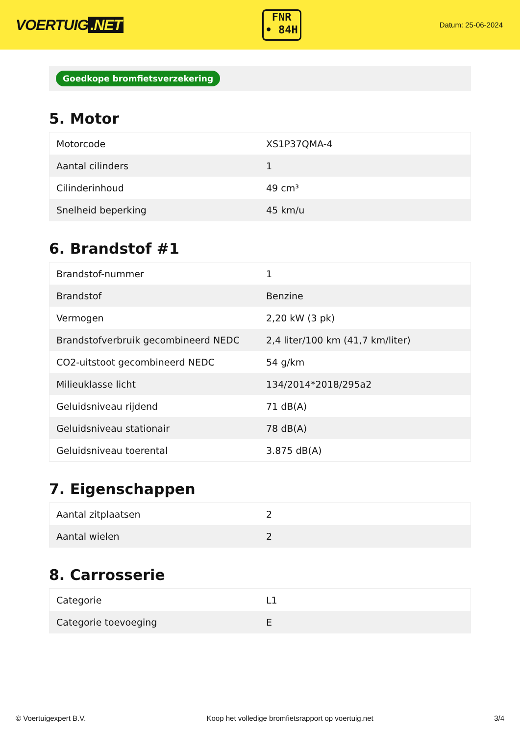VOERTUIG.NET
FNR
• 84H
Datum: 25-06-2024
Goedkope bromfietsverzekering
5. Motor
| Motorcode | XS1P37QMA-4 |
| Aantal cilinders | 1 |
| Cilinderinhoud | 49 cm³ |
| Snelheid beperking | 45 km/u |
6. Brandstof #1
| Brandstof-nummer | 1 |
| Brandstof | Benzine |
| Vermogen | 2,20 kW (3 pk) |
| Brandstofverbruik gecombineerd NEDC | 2,4 liter/100 km (41,7 km/liter) |
| CO2-uitstoot gecombineerd NEDC | 54 g/km |
| Milieuklasse licht | 134/2014*2018/295a2 |
| Geluidsniveau rijdend | 71 dB(A) |
| Geluidsniveau stationair | 78 dB(A) |
| Geluidsniveau toerental | 3.875 dB(A) |
7. Eigenschappen
| Aantal zitplaatsen | 2 |
| Aantal wielen | 2 |
8. Carrosserie
| Categorie | L1 |
| Categorie toevoeging | E |
© Voertuigexpert B.V. Koop het volledige bromfietsrapport op voertuig.net 3/4